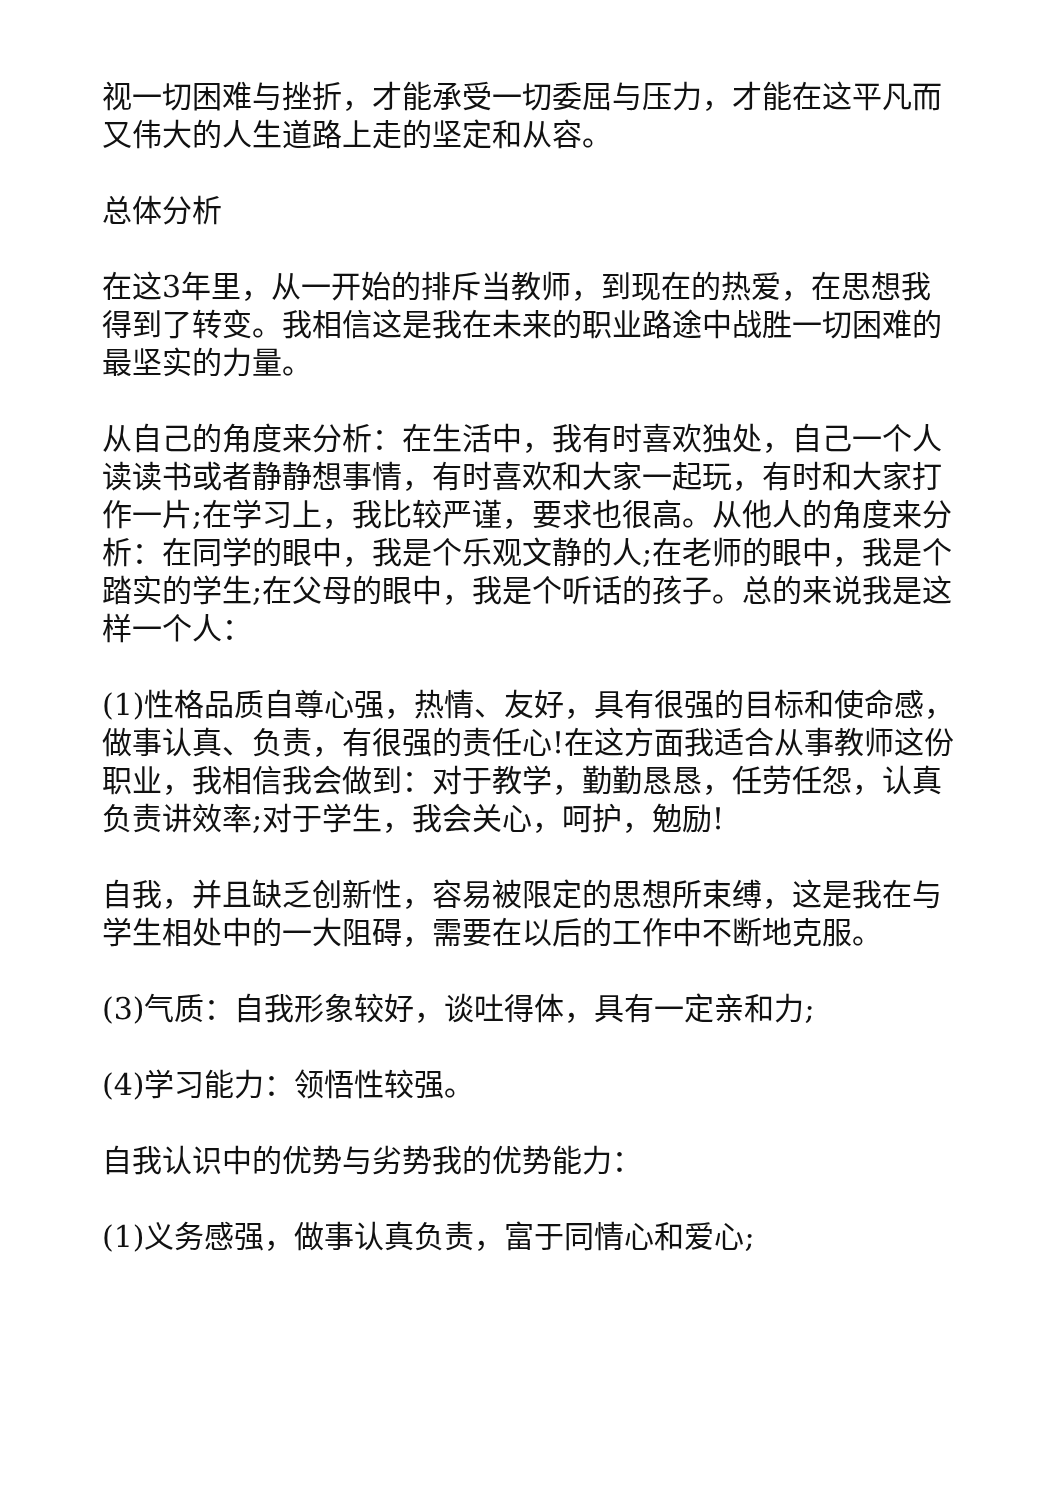视一切困难与挫折，才能承受一切委屈与压力，才能在这平凡而又伟大的人生道路上走的坚定和从容。
总体分析
在这3年里，从一开始的排斥当教师，到现在的热爱，在思想我得到了转变。我相信这是我在未来的职业路途中战胜一切困难的最坚实的力量。
从自己的角度来分析：在生活中，我有时喜欢独处，自己一个人读读书或者静静想事情，有时喜欢和大家一起玩，有时和大家打作一片;在学习上，我比较严谨，要求也很高。从他人的角度来分析：在同学的眼中，我是个乐观文静的人;在老师的眼中，我是个踏实的学生;在父母的眼中，我是个听话的孩子。总的来说我是这样一个人：
(1)性格品质自尊心强，热情、友好，具有很强的目标和使命感，做事认真、负责，有很强的责任心!在这方面我适合从事教师这份职业，我相信我会做到：对于教学，勤勤恳恳，任劳任怨，认真负责讲效率;对于学生，我会关心，呵护，勉励!
自我，并且缺乏创新性，容易被限定的思想所束缚，这是我在与学生相处中的一大阻碍，需要在以后的工作中不断地克服。
(3)气质：自我形象较好，谈吐得体，具有一定亲和力;
(4)学习能力：领悟性较强。
自我认识中的优势与劣势我的优势能力：
(1)义务感强，做事认真负责，富于同情心和爱心;